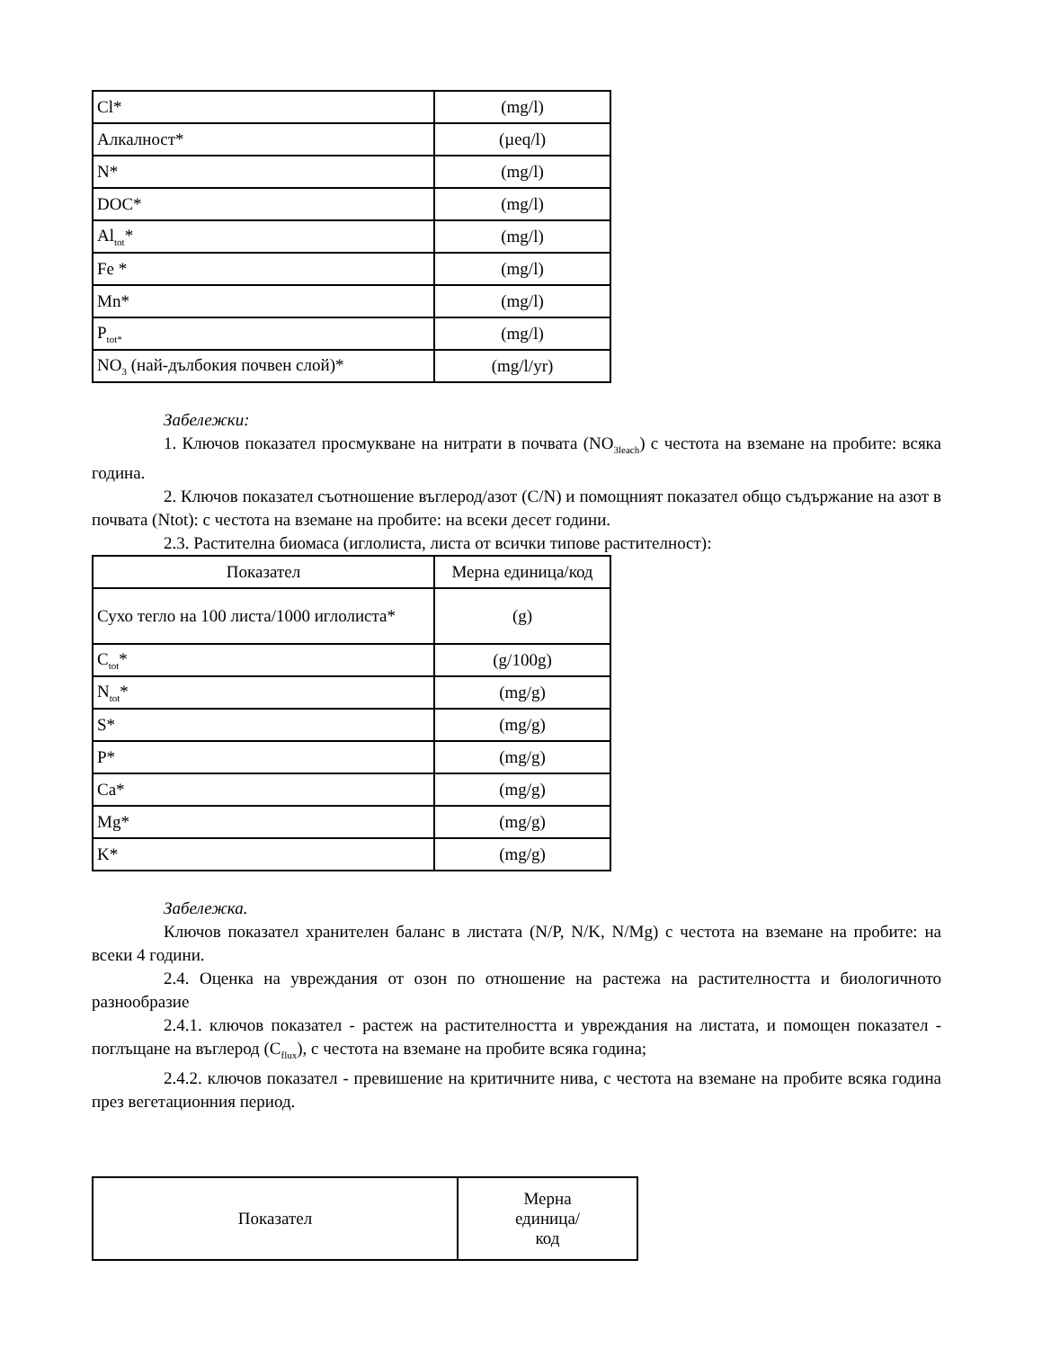| Cl* | (mg/l) |
| Алкалност* | (µeq/l) |
| N* | (mg/l) |
| DOC* | (mg/l) |
| Al<sub>tot</sub>* | (mg/l) |
| Fe * | (mg/l) |
| Mn* | (mg/l) |
| P<sub>tot*</sub> | (mg/l) |
| NO<sub>3</sub> (най-дълбокия почвен слой)* | (mg/l/yr) |
Забележки:
1. Ключов показател просмукване на нитрати в почвата (NO<sub>3leach</sub>) с честота на вземане на пробите: всяка година.
2. Ключов показател съотношение въглерод/азот (C/N) и помощният показател общо съдържание на азот в почвата (Ntot): с честота на вземане на пробите: на всеки десет години.
2.3. Растителна биомаса (иглолиста, листа от всички типове растителност):
| Показател | Мерна единица/код |
| --- | --- |
| Сухо тегло на 100 листа/1000 иглолиста* | (g) |
| C<sub>tot</sub>* | (g/100g) |
| N<sub>tot</sub>* | (mg/g) |
| S* | (mg/g) |
| P* | (mg/g) |
| Ca* | (mg/g) |
| Mg* | (mg/g) |
| K* | (mg/g) |
Забележка.
Ключов показател хранителен баланс в листата (N/P, N/K, N/Mg) с честота на вземане на пробите: на всеки 4 години.
2.4. Оценка на увреждания от озон по отношение на растежа на растителността и биологичното разнообразие
2.4.1. ключов показател - растеж на растителността и увреждания на листата, и помощен показател - поглъщане на въглерод (C<sub>flux</sub>), с честота на вземане на пробите всяка година;
2.4.2. ключов показател - превишение на критичните нива, с честота на вземане на пробите всяка година през вегетационния период.
| Показател | Мерна единица/ код |
| --- | --- |